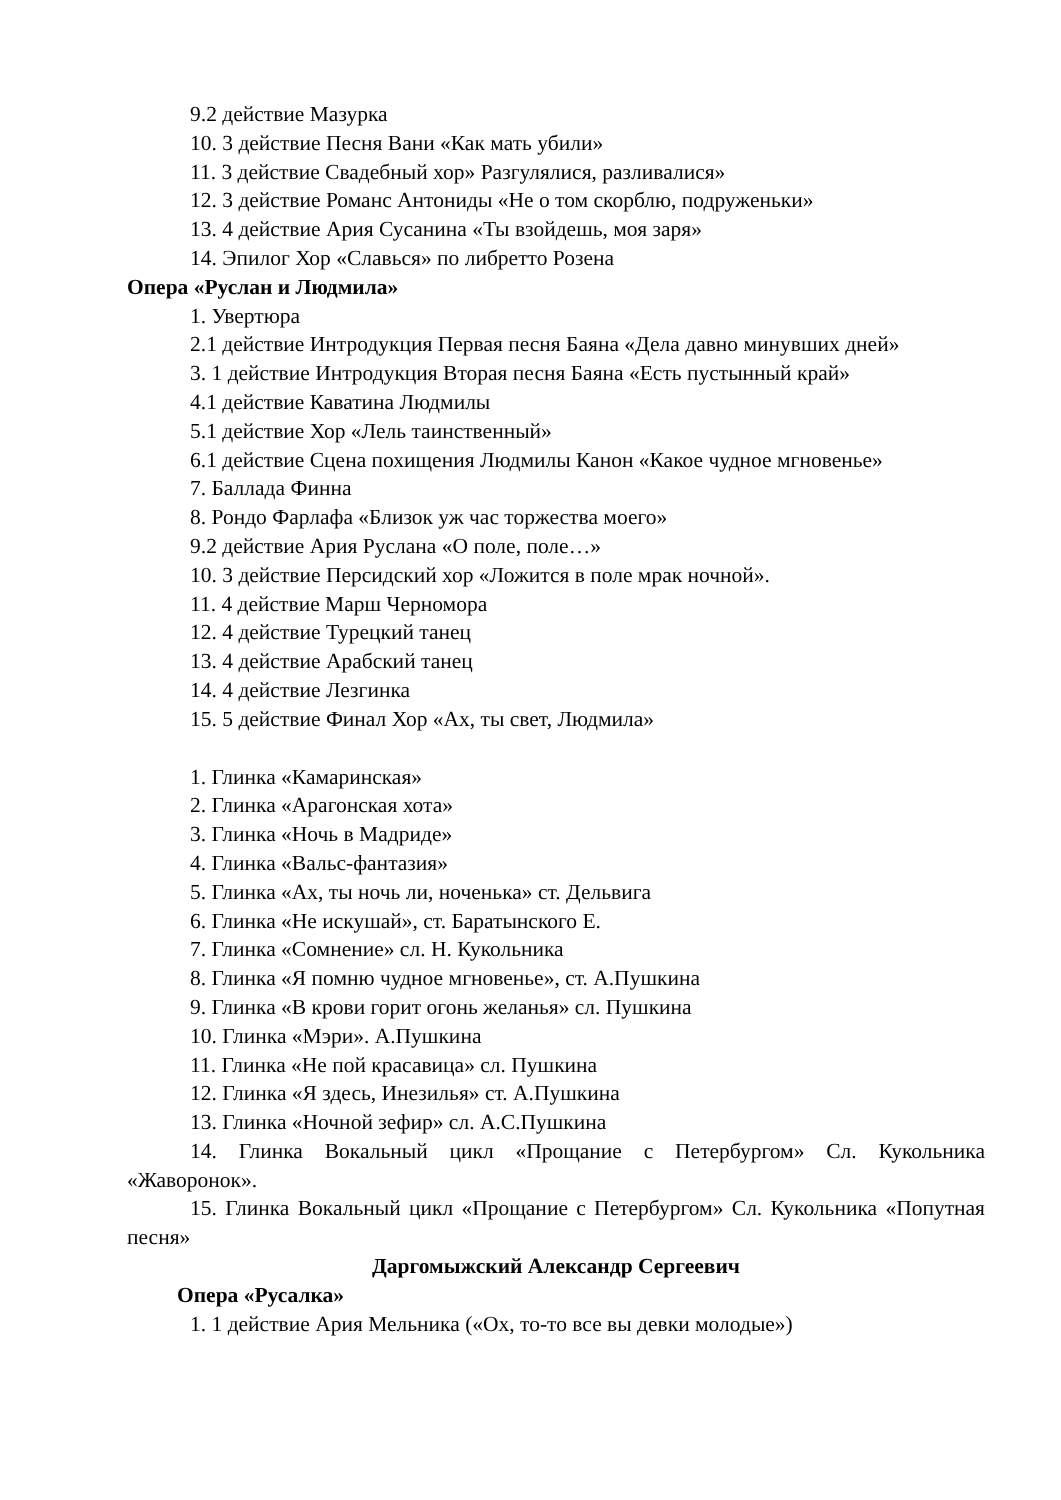9.2 действие Мазурка
10. 3 действие Песня Вани «Как мать убили»
11. 3 действие Свадебный хор» Разгулялися, разливалися»
12. 3 действие Романс Антониды «Не о том скорблю, подруженьки»
13. 4 действие Ария Сусанина «Ты взойдешь, моя заря»
14. Эпилог Хор «Славься» по либретто Розена
Опера «Руслан и Людмила»
1. Увертюра
2.1 действие Интродукция Первая песня Баяна «Дела давно минувших дней»
3. 1 действие Интродукция Вторая песня Баяна «Есть пустынный край»
4.1 действие Каватина Людмилы
5.1 действие Хор «Лель таинственный»
6.1 действие Сцена похищения Людмилы Канон «Какое чудное мгновенье»
7. Баллада Финна
8. Рондо Фарлафа «Близок уж час торжества моего»
9.2 действие Ария Руслана «О поле, поле…»
10. 3 действие Персидский хор «Ложится в поле мрак ночной».
11. 4 действие Марш Черномора
12. 4 действие Турецкий танец
13. 4 действие Арабский танец
14. 4 действие Лезгинка
15. 5 действие Финал Хор «Ах, ты свет, Людмила»
1. Глинка «Камаринская»
2. Глинка «Арагонская хота»
3. Глинка «Ночь в Мадриде»
4. Глинка «Вальс-фантазия»
5. Глинка «Ах, ты ночь ли, ноченька» ст. Дельвига
6. Глинка «Не искушай», ст. Баратынского Е.
7. Глинка «Сомнение» сл. Н. Кукольника
8. Глинка «Я помню чудное мгновенье», ст. А.Пушкина
9. Глинка «В крови горит огонь желанья» сл. Пушкина
10. Глинка «Мэри». А.Пушкина
11. Глинка «Не пой красавица» сл. Пушкина
12. Глинка «Я здесь, Инезилья» ст. А.Пушкина
13. Глинка «Ночной зефир» сл. А.С.Пушкина
14. Глинка Вокальный цикл «Прощание с Петербургом» Сл. Кукольника «Жаворонок».
15. Глинка Вокальный цикл «Прощание с Петербургом» Сл. Кукольника «Попутная песня»
Даргомыжский Александр Сергеевич
Опера «Русалка»
1. 1 действие Ария Мельника («Ох, то-то все вы девки молодые»)